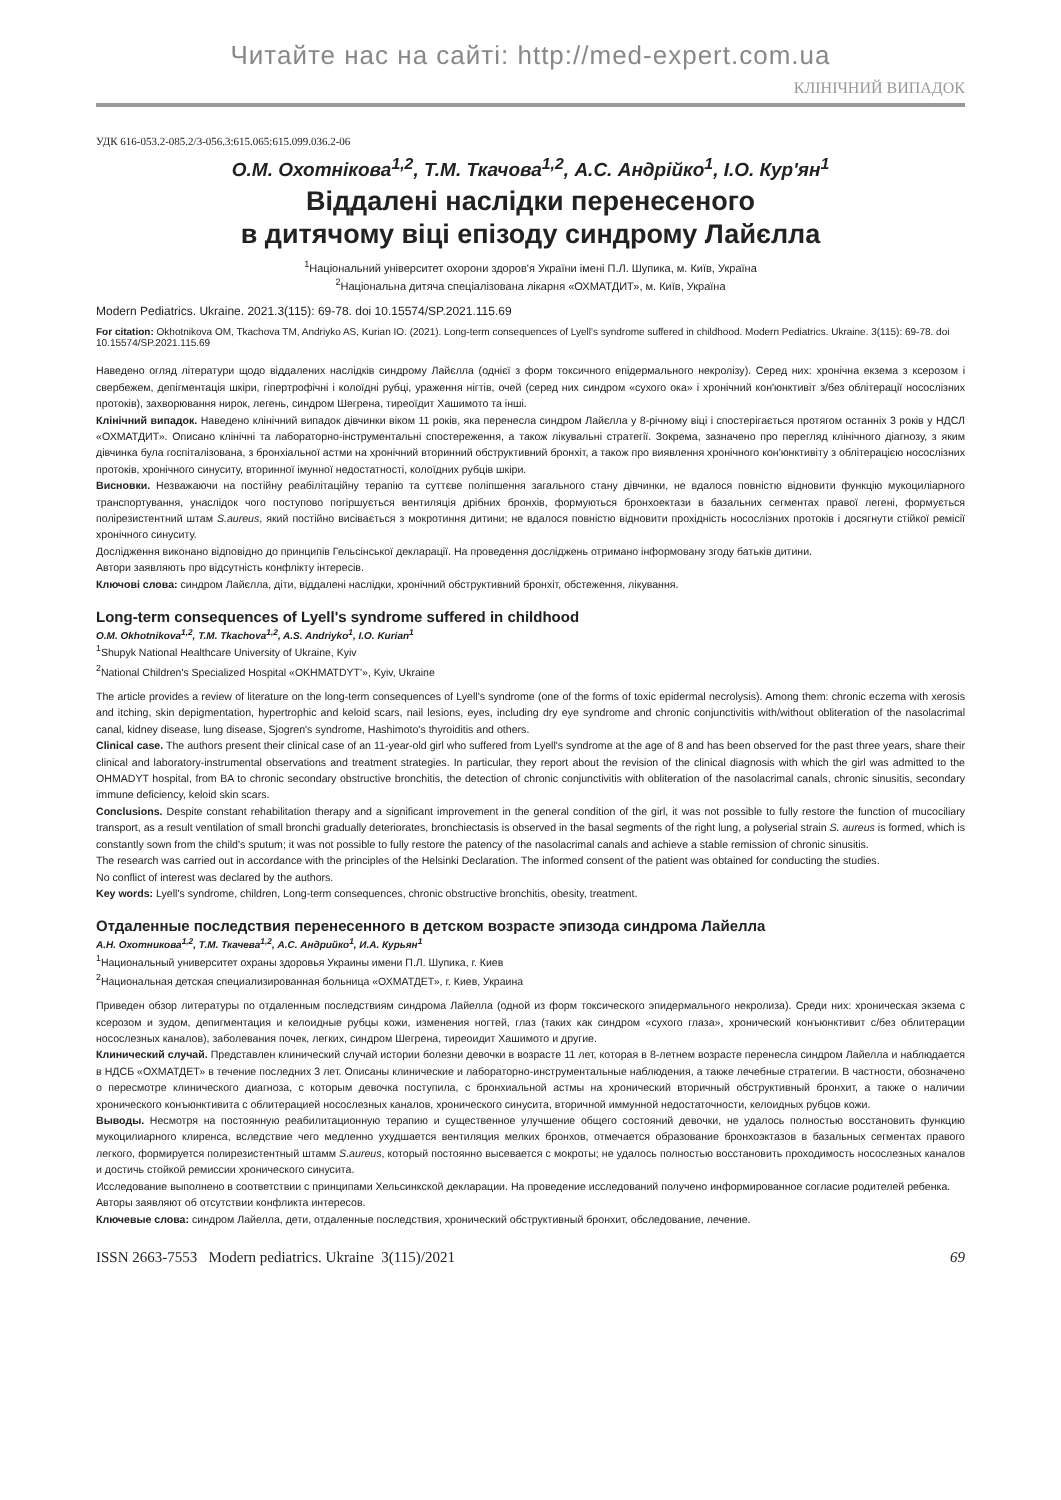Читайте нас на сайті: http://med-expert.com.ua
КЛІНІЧНИЙ ВИПАДОК
УДК 616-053.2-085.2/3-056.3:615.065:615.099.036.2-06
О.М. Охотнікова<sup>1,2</sup>, Т.М. Ткачова<sup>1,2</sup>, А.С. Андрійко<sup>1</sup>, І.О. Кур'ян<sup>1</sup>
Віддалені наслідки перенесеного
в дитячому віці епізоду синдрому Лайєлла
<sup>1</sup> Національний університет охорони здоров'я України імені П.Л. Шупика, м. Київ, Україна
<sup>2</sup> Національна дитяча спеціалізована лікарня «ОХМАТДИТ», м. Київ, Україна
Modern Pediatrics. Ukraine. 2021.3(115): 69-78. doi 10.15574/SP.2021.115.69
For citation: Okhotnikova OM, Tkachova TM, Andriyko AS, Kurian IO. (2021). Long-term consequences of Lyell's syndrome suffered in childhood. Modern Pediatrics. Ukraine. 3(115): 69-78. doi 10.15574/SP.2021.115.69
Наведено огляд літератури щодо віддалених наслідків синдрому Лайєлла (однієї з форм токсичного епідермального некролізу). Серед них: хронічна екзема з ксерозом і свербежем, депігментація шкіри, гіпертрофічні і колоїдні рубці, ураження нігтів, очей (серед них синдром «сухого ока» і хронічний кон'юнктивіт з/без облітерації носослізних протоків), захворювання нирок, легень, синдром Шегрена, тиреоїдит Хашимото та інші.
Клінічний випадок. Наведено клінічний випадок дівчинки віком 11 років, яка перенесла синдром Лайєлла у 8-річному віці і спостерігається протягом останніх 3 років у НДСЛ «ОХМАТДИТ». Описано клінічні та лабораторно-інструментальні спостереження, а також лікувальні стратегії. Зокрема, зазначено про перегляд клінічного діагнозу, з яким дівчинка була госпіталізована, з бронхіальної астми на хронічний вторинний обструктивний бронхіт, а також про виявлення хронічного кон'юнктивіту з облітерацією носослізних протоків, хронічного синуситу, вторинної імунної недостатності, колоїдних рубців шкіри.
Висновки. Незважаючи на постійну реабілітаційну терапію та суттєве поліпшення загального стану дівчинки, не вдалося повністю відновити функцію мукоциліарного транспортування, унаслідок чого поступово погіршується вентиляція дрібних бронхів, формуються бронхоектази в базальних сегментах правої легені, формується полірезистентний штам S.aureus, який постійно висівається з мокротиння дитини; не вдалося повністю відновити прохідність носослізних протоків і досягнути стійкої ремісії хронічного синуситу.
Дослідження виконано відповідно до принципів Гельсінської декларації. На проведення досліджень отримано інформовану згоду батьків дитини.
Автори заявляють про відсутність конфлікту інтересів.
Ключові слова: синдром Лайєлла, діти, віддалені наслідки, хронічний обструктивний бронхіт, обстеження, лікування.
Long-term consequences of Lyell's syndrome suffered in childhood
O.M. Okhotnikova<sup>1,2</sup>, T.M. Tkachova<sup>1,2</sup>, A.S. Andriyko<sup>1</sup>, I.O. Kurian<sup>1</sup>
<sup>1</sup> Shupyk National Healthcare University of Ukraine, Kyiv
<sup>2</sup> National Children's Specialized Hospital «OKHMATDYT'», Kyiv, Ukraine
The article provides a review of literature on the long-term consequences of Lyell's syndrome (one of the forms of toxic epidermal necrolysis). Among them: chronic eczema with xerosis and itching, skin depigmentation, hypertrophic and keloid scars, nail lesions, eyes, including dry eye syndrome and chronic conjunctivitis with/without obliteration of the nasolacrimal canal, kidney disease, lung disease, Sjogren's syndrome, Hashimoto's thyroiditis and others.
Clinical case. The authors present their clinical case of an 11-year-old girl who suffered from Lyell's syndrome at the age of 8 and has been observed for the past three years, share their clinical and laboratory-instrumental observations and treatment strategies. In particular, they report about the revision of the clinical diagnosis with which the girl was admitted to the OHMADYT hospital, from BA to chronic secondary obstructive bronchitis, the detection of chronic conjunctivitis with obliteration of the nasolacrimal canals, chronic sinusitis, secondary immune deficiency, keloid skin scars.
Conclusions. Despite constant rehabilitation therapy and a significant improvement in the general condition of the girl, it was not possible to fully restore the function of mucociliary transport, as a result ventilation of small bronchi gradually deteriorates, bronchiectasis is observed in the basal segments of the right lung, a polyserial strain S. aureus is formed, which is constantly sown from the child's sputum; it was not possible to fully restore the patency of the nasolacrimal canals and achieve a stable remission of chronic sinusitis.
The research was carried out in accordance with the principles of the Helsinki Declaration. The informed consent of the patient was obtained for conducting the studies.
No conflict of interest was declared by the authors.
Key words: Lyell's syndrome, children, Long-term consequences, chronic obstructive bronchitis, obesity, treatment.
Отдаленные последствия перенесенного в детском возрасте эпизода синдрома Лайелла
А.Н. Охотникова<sup>1,2</sup>, Т.М. Ткачева<sup>1,2</sup>, А.С. Андрийко<sup>1</sup>, И.А. Курьян<sup>1</sup>
<sup>1</sup> Национальный университет охраны здоровья Украины имени П.Л. Шупика, г. Киев
<sup>2</sup> Национальная детская специализированная больница «ОХМАТДЕТ», г. Киев, Украина
Приведен обзор литературы по отдаленным последствиям синдрома Лайелла (одной из форм токсического эпидермального некролиза). Среди них: хроническая экзема с ксерозом и зудом, депигментация и келоидные рубцы кожи, изменения ногтей, глаз (таких как синдром «сухого глаза», хронический конъюнктивит с/без облитерации носослезных каналов), заболевания почек, легких, синдром Шегрена, тиреоидит Хашимото и другие.
Клинический случай. Представлен клинический случай истории болезни девочки в возрасте 11 лет, которая в 8-летнем возрасте перенесла синдром Лайелла и наблюдается в НДСБ «ОХМАТДЕТ» в течение последних 3 лет. Описаны клинические и лабораторно-инструментальные наблюдения, а также лечебные стратегии. В частности, обозначено о пересмотре клинического диагноза, с которым девочка поступила, с бронхиальной астмы на хронический вторичный обструктивный бронхит, а также о наличии хронического конъюнктивита с облитерацией носослезных каналов, хронического синусита, вторичной иммунной недостаточности, келоидных рубцов кожи.
Выводы. Несмотря на постоянную реабилитационную терапию и существенное улучшение общего состояний девочки, не удалось полностью восстановить функцию мукоцилиарного клиренса, вследствие чего медленно ухудшается вентиляция мелких бронхов, отмечается образование бронхоэктазов в базальных сегментах правого легкого, формируется полирезистентный штамм S.aureus, который постоянно высевается с мокроты; не удалось полностью восстановить проходимость носослезных каналов и достичь стойкой ремиссии хронического синусита.
Исследование выполнено в соответствии с принципами Хельсинкской декларации. На проведение исследований получено информированное согласие родителей ребенка.
Авторы заявляют об отсутствии конфликта интересов.
Ключевые слова: синдром Лайелла, дети, отдаленные последствия, хронический обструктивный бронхит, обследование, лечение.
ISSN 2663-7553 Modern pediatrics. Ukraine 3(115)/2021 69